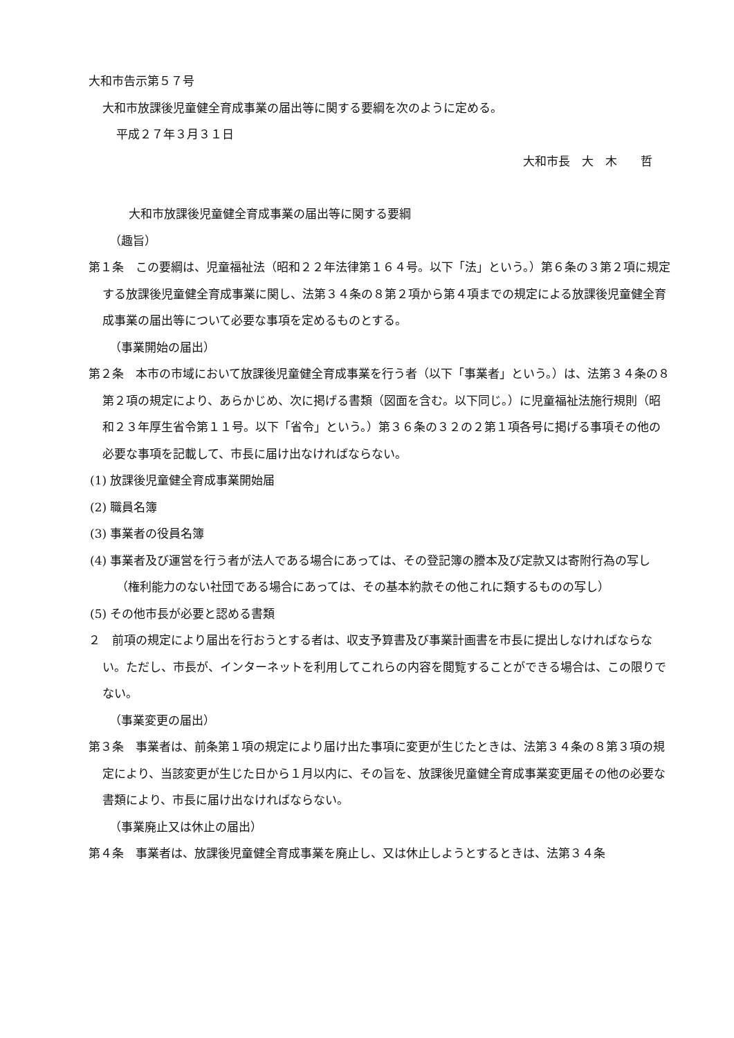大和市告示第５７号
大和市放課後児童健全育成事業の届出等に関する要綱を次のように定める。
平成２７年３月３１日
大和市長　大　木　　哲
大和市放課後児童健全育成事業の届出等に関する要綱
（趣旨）
第１条　この要綱は、児童福祉法（昭和２２年法律第１６４号。以下「法」という。）第６条の３第２項に規定する放課後児童健全育成事業に関し、法第３４条の８第２項から第４項までの規定による放課後児童健全育成事業の届出等について必要な事項を定めるものとする。
（事業開始の届出）
第２条　本市の市域において放課後児童健全育成事業を行う者（以下「事業者」という。）は、法第３４条の８第２項の規定により、あらかじめ、次に掲げる書類（図面を含む。以下同じ。）に児童福祉法施行規則（昭和２３年厚生省令第１１号。以下「省令」という。）第３６条の３２の２第１項各号に掲げる事項その他の必要な事項を記載して、市長に届け出なければならない。
(1) 放課後児童健全育成事業開始届
(2) 職員名簿
(3) 事業者の役員名簿
(4) 事業者及び運営を行う者が法人である場合にあっては、その登記簿の謄本及び定款又は寄附行為の写し（権利能力のない社団である場合にあっては、その基本約款その他これに類するものの写し）
(5) その他市長が必要と認める書類
２　前項の規定により届出を行おうとする者は、収支予算書及び事業計画書を市長に提出しなければならない。ただし、市長が、インターネットを利用してこれらの内容を閲覧することができる場合は、この限りでない。
（事業変更の届出）
第３条　事業者は、前条第１項の規定により届け出た事項に変更が生じたときは、法第３４条の８第３項の規定により、当該変更が生じた日から１月以内に、その旨を、放課後児童健全育成事業変更届その他の必要な書類により、市長に届け出なければならない。
（事業廃止又は休止の届出）
第４条　事業者は、放課後児童健全育成事業を廃止し、又は休止しようとするときは、法第３４条